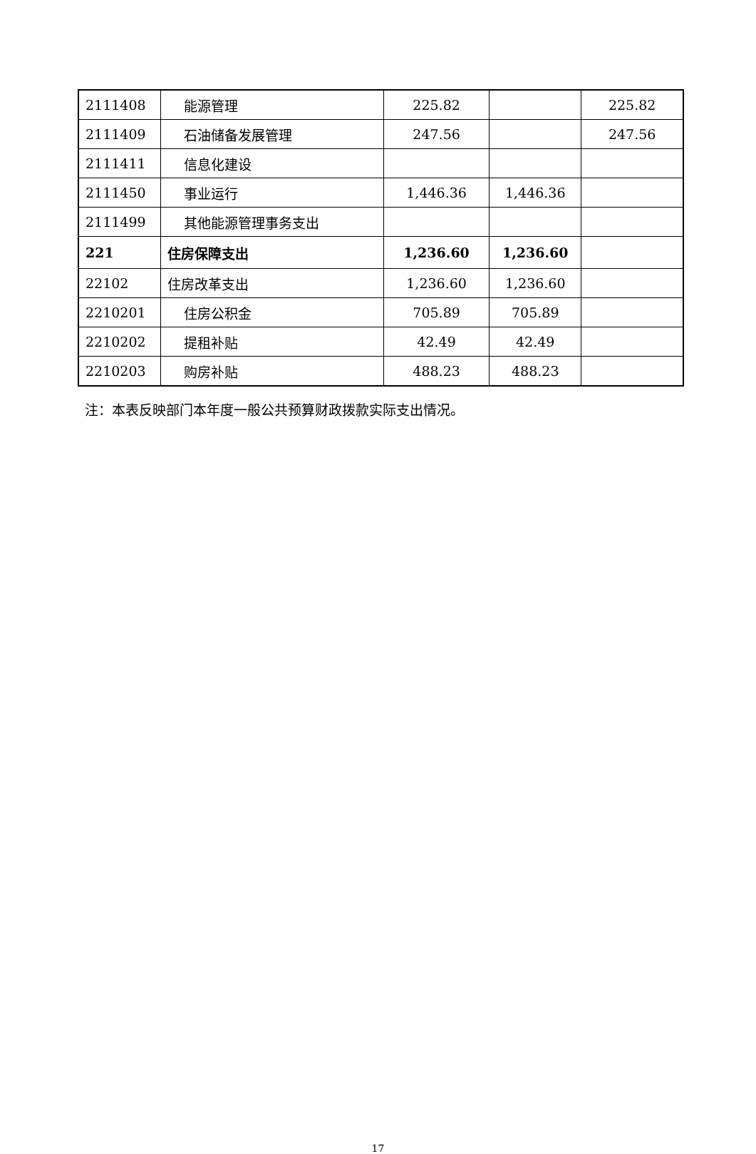| 2111408 | 能源管理 | 225.82 | | 225.82 |
| 2111409 | 石油储备发展管理 | 247.56 | | 247.56 |
| 2111411 | 信息化建设 | | | |
| 2111450 | 事业运行 | 1,446.36 | 1,446.36 | |
| 2111499 | 其他能源管理事务支出 | | | |
| 221 | 住房保障支出 | 1,236.60 | 1,236.60 | |
| 22102 | 住房改革支出 | 1,236.60 | 1,236.60 | |
| 2210201 | 住房公积金 | 705.89 | 705.89 | |
| 2210202 | 提租补贴 | 42.49 | 42.49 | |
| 2210203 | 购房补贴 | 488.23 | 488.23 | |
注：本表反映部门本年度一般公共预算财政拨款实际支出情况。
17